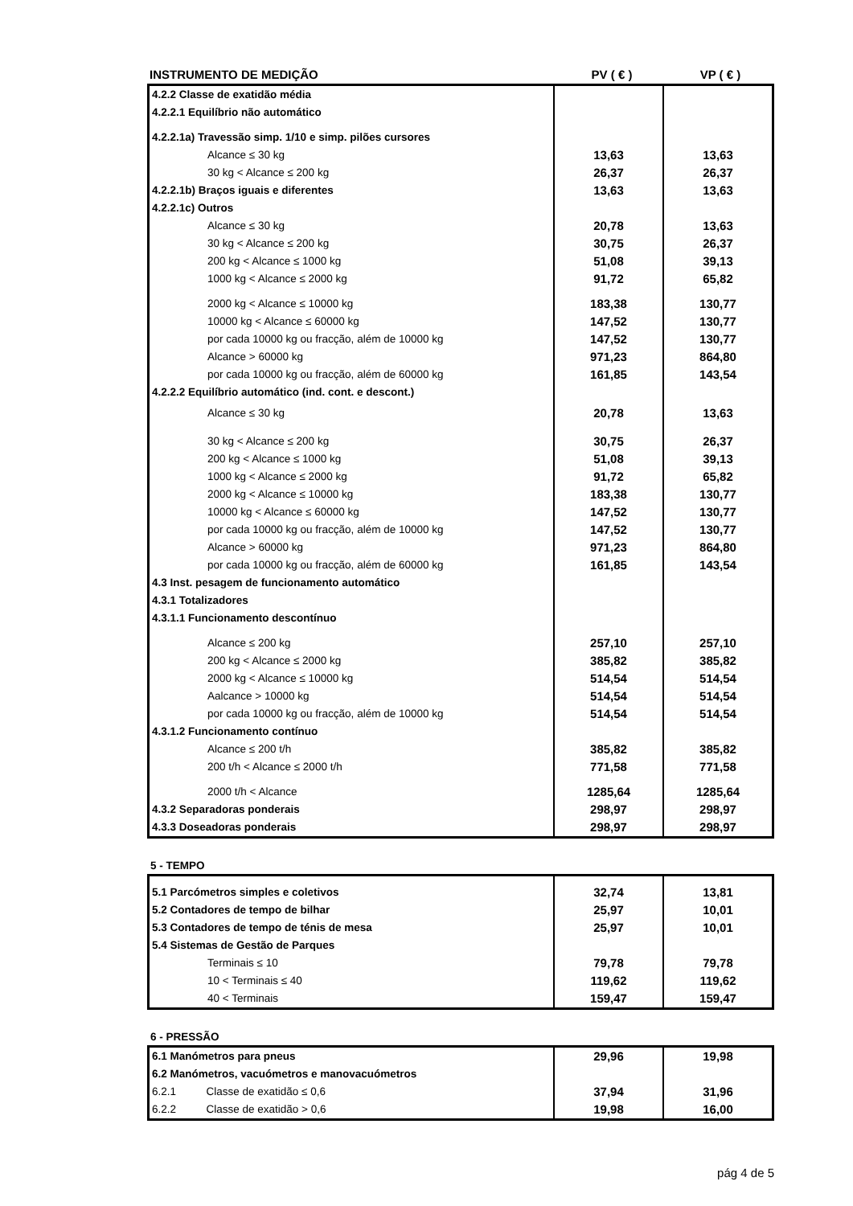| INSTRUMENTO DE MEDIÇÃO | PV ( € ) | VP ( € ) |
| --- | --- | --- |
| 4.2.2 Classe de exatidão média | | |
| 4.2.2.1 Equilíbrio não automático | | |
| 4.2.2.1a) Travessão simp. 1/10 e simp. pilões cursores | | |
| Alcance ≤ 30 kg | 13,63 | 13,63 |
| 30 kg < Alcance ≤ 200 kg | 26,37 | 26,37 |
| 4.2.2.1b) Braços iguais e diferentes | 13,63 | 13,63 |
| 4.2.2.1c) Outros | | |
| Alcance ≤ 30 kg | 20,78 | 13,63 |
| 30 kg < Alcance ≤ 200 kg | 30,75 | 26,37 |
| 200 kg < Alcance ≤ 1000 kg | 51,08 | 39,13 |
| 1000 kg < Alcance ≤ 2000 kg | 91,72 | 65,82 |
| 2000 kg < Alcance ≤ 10000 kg | 183,38 | 130,77 |
| 10000 kg < Alcance ≤ 60000 kg | 147,52 | 130,77 |
| por cada 10000 kg ou fracção, além de 10000 kg | 147,52 | 130,77 |
| Alcance > 60000 kg | 971,23 | 864,80 |
| por cada 10000 kg ou fracção, além de 60000 kg | 161,85 | 143,54 |
| 4.2.2.2 Equilíbrio automático (ind. cont. e descont.) | | |
| Alcance ≤ 30 kg | 20,78 | 13,63 |
| 30 kg < Alcance ≤ 200 kg | 30,75 | 26,37 |
| 200 kg < Alcance ≤ 1000 kg | 51,08 | 39,13 |
| 1000 kg < Alcance ≤ 2000 kg | 91,72 | 65,82 |
| 2000 kg < Alcance ≤ 10000 kg | 183,38 | 130,77 |
| 10000 kg < Alcance ≤ 60000 kg | 147,52 | 130,77 |
| por cada 10000 kg ou fracção, além de 10000 kg | 147,52 | 130,77 |
| Alcance > 60000 kg | 971,23 | 864,80 |
| por cada 10000 kg ou fracção, além de 60000 kg | 161,85 | 143,54 |
| 4.3 Inst. pesagem de funcionamento automático | | |
| 4.3.1 Totalizadores | | |
| 4.3.1.1 Funcionamento descontínuo | | |
| Alcance ≤ 200 kg | 257,10 | 257,10 |
| 200 kg < Alcance ≤ 2000 kg | 385,82 | 385,82 |
| 2000 kg < Alcance ≤ 10000 kg | 514,54 | 514,54 |
| Aalcance > 10000 kg | 514,54 | 514,54 |
| por cada 10000 kg ou fracção, além de 10000 kg | 514,54 | 514,54 |
| 4.3.1.2 Funcionamento contínuo | | |
| Alcance ≤ 200 t/h | 385,82 | 385,82 |
| 200 t/h < Alcance ≤ 2000 t/h | 771,58 | 771,58 |
| 2000 t/h < Alcance | 1285,64 | 1285,64 |
| 4.3.2 Separadoras ponderais | 298,97 | 298,97 |
| 4.3.3 Doseadoras ponderais | 298,97 | 298,97 |
5 - TEMPO
| 5.1 Parcómetros simples e coletivos | 32,74 | 13,81 |
| 5.2 Contadores de tempo de bilhar | 25,97 | 10,01 |
| 5.3 Contadores de tempo de ténis de mesa | 25,97 | 10,01 |
| 5.4 Sistemas de Gestão de Parques | | |
| Terminais ≤ 10 | 79,78 | 79,78 |
| 10 < Terminais ≤ 40 | 119,62 | 119,62 |
| 40 < Terminais | 159,47 | 159,47 |
6 - PRESSÃO
| 6.1 Manómetros para pneus | 29,96 | 19,98 |
| 6.2 Manómetros, vacuómetros e manovacuómetros | | |
| 6.2.1 Classe de exatidão ≤ 0,6 | 37,94 | 31,96 |
| 6.2.2 Classe de exatidão > 0,6 | 19,98 | 16,00 |
pág 4 de 5